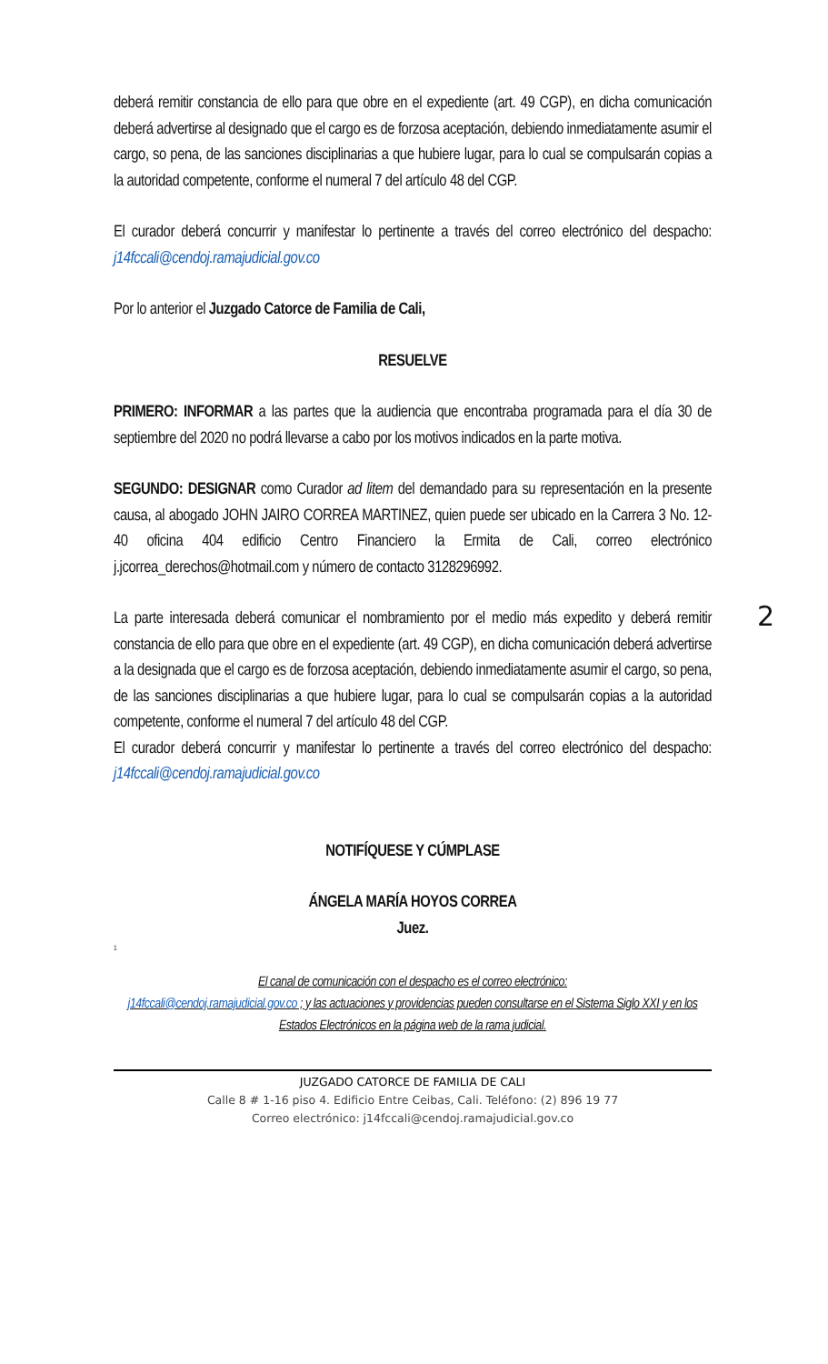2
deberá remitir constancia de ello para que obre en el expediente (art. 49 CGP), en dicha comunicación deberá advertirse al designado que el cargo es de forzosa aceptación, debiendo inmediatamente asumir el cargo, so pena, de las sanciones disciplinarias a que hubiere lugar, para lo cual se compulsarán copias a la autoridad competente, conforme el numeral 7 del artículo 48 del CGP.
El curador deberá concurrir y manifestar lo pertinente a través del correo electrónico del despacho: j14fccali@cendoj.ramajudicial.gov.co
Por lo anterior el Juzgado Catorce de Familia de Cali,
RESUELVE
PRIMERO: INFORMAR a las partes que la audiencia que encontraba programada para el día 30 de septiembre del 2020 no podrá llevarse a cabo por los motivos indicados en la parte motiva.
SEGUNDO: DESIGNAR como Curador ad litem del demandado para su representación en la presente causa, al abogado JOHN JAIRO CORREA MARTINEZ, quien puede ser ubicado en la Carrera 3 No. 12-40 oficina 404 edificio Centro Financiero la Ermita de Cali, correo electrónico j.jcorrea_derechos@hotmail.com y número de contacto 3128296992.
La parte interesada deberá comunicar el nombramiento por el medio más expedito y deberá remitir constancia de ello para que obre en el expediente (art. 49 CGP), en dicha comunicación deberá advertirse a la designada que el cargo es de forzosa aceptación, debiendo inmediatamente asumir el cargo, so pena, de las sanciones disciplinarias a que hubiere lugar, para lo cual se compulsarán copias a la autoridad competente, conforme el numeral 7 del artículo 48 del CGP.
El curador deberá concurrir y manifestar lo pertinente a través del correo electrónico del despacho: j14fccali@cendoj.ramajudicial.gov.co
NOTIFÍQUESE Y CÚMPLASE
ÁNGELA MARÍA HOYOS CORREA
Juez.
1
El canal de comunicación con el despacho es el correo electrónico:
j14fccali@cendoj.ramajudicial.gov.co ; y las actuaciones y providencias pueden consultarse en el Sistema Siglo XXI y en los Estados Electrónicos en la página web de la rama judicial.
JUZGADO CATORCE DE FAMILIA DE CALI
Calle 8 # 1-16 piso 4. Edificio Entre Ceibas, Cali. Teléfono: (2) 896 19 77
Correo electrónico: j14fccali@cendoj.ramajudicial.gov.co